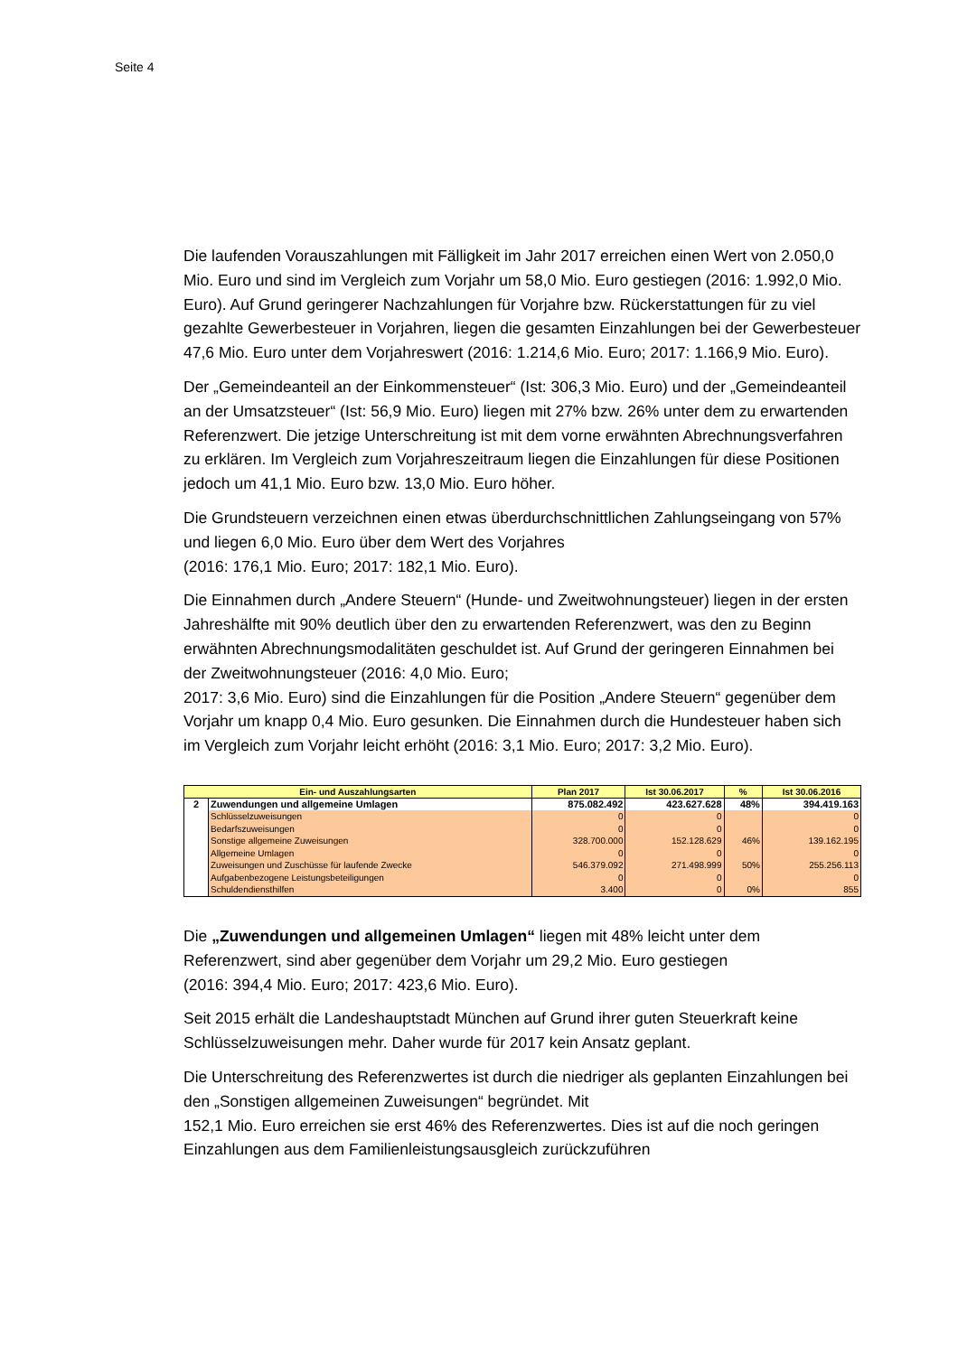Seite 4
Die laufenden Vorauszahlungen mit Fälligkeit im Jahr 2017 erreichen einen Wert von 2.050,0 Mio. Euro und sind im Vergleich zum Vorjahr um 58,0 Mio. Euro gestiegen (2016: 1.992,0 Mio. Euro). Auf Grund geringerer Nachzahlungen für Vorjahre bzw. Rückerstattungen für zu viel gezahlte Gewerbesteuer in Vorjahren, liegen die gesamten Einzahlungen bei der Gewerbesteuer 47,6 Mio. Euro unter dem Vorjahreswert (2016: 1.214,6 Mio. Euro; 2017: 1.166,9 Mio. Euro).
Der „Gemeindeanteil an der Einkommensteuer“ (Ist: 306,3 Mio. Euro) und der „Gemeindeanteil an der Umsatzsteuer“ (Ist: 56,9 Mio. Euro) liegen mit 27% bzw. 26% unter dem zu erwartenden Referenzwert. Die jetzige Unterschreitung ist mit dem vorne erwähnten Abrechnungsverfahren zu erklären. Im Vergleich zum Vorjahreszeitraum liegen die Einzahlungen für diese Positionen jedoch um 41,1 Mio. Euro bzw. 13,0 Mio. Euro höher.
Die Grundsteuern verzeichnen einen etwas überdurchschnittlichen Zahlungseingang von 57% und liegen 6,0 Mio. Euro über dem Wert des Vorjahres
(2016: 176,1 Mio. Euro; 2017: 182,1 Mio. Euro).
Die Einnahmen durch „Andere Steuern“ (Hunde- und Zweitwohnungsteuer) liegen in der ersten Jahreshälfte mit 90% deutlich über den zu erwartenden Referenzwert, was den zu Beginn erwähnten Abrechnungsmodalitäten geschuldet ist. Auf Grund der geringeren Einnahmen bei der Zweitwohnungsteuer (2016: 4,0 Mio. Euro;
2017: 3,6 Mio. Euro) sind die Einzahlungen für die Position „Andere Steuern“ gegenüber dem Vorjahr um knapp 0,4 Mio. Euro gesunken. Die Einnahmen durch die Hundesteuer haben sich im Vergleich zum Vorjahr leicht erhöht (2016: 3,1 Mio. Euro; 2017: 3,2 Mio. Euro).
| Ein- und Auszahlungsarten | | Plan 2017 | Ist 30.06.2017 | % | Ist 30.06.2016 |
| --- | --- | --- | --- | --- | --- |
| 2 | Zuwendungen und allgemeine Umlagen | 875.082.492 | 423.627.628 | 48% | 394.419.163 |
| | Schlüsselzuweisungen | 0 | 0 | | 0 |
| | Bedarfszuweisungen | 0 | 0 | | 0 |
| | Sonstige allgemeine Zuweisungen | 328.700.000 | 152.128.629 | 46% | 139.162.195 |
| | Allgemeine Umlagen | 0 | 0 | | 0 |
| | Zuweisungen und Zuschüsse für laufende Zwecke | 546.379.092 | 271.498.999 | 50% | 255.256.113 |
| | Aufgabenbezogene Leistungsbeteiligungen | 0 | 0 | | 0 |
| | Schuldendiensthilfen | 3.400 | 0 | 0% | 855 |
Die „Zuwendungen und allgemeinen Umlagen“ liegen mit 48% leicht unter dem Referenzwert, sind aber gegenüber dem Vorjahr um 29,2 Mio. Euro gestiegen
(2016: 394,4 Mio. Euro; 2017: 423,6 Mio. Euro).
Seit 2015 erhält die Landeshauptstadt München auf Grund ihrer guten Steuerkraft keine Schlüsselzuweisungen mehr. Daher wurde für 2017 kein Ansatz geplant.
Die Unterschreitung des Referenzwertes ist durch die niedriger als geplanten Einzahlungen bei den „Sonstigen allgemeinen Zuweisungen“ begründet. Mit
152,1 Mio. Euro erreichen sie erst 46% des Referenzwertes. Dies ist auf die noch geringen Einzahlungen aus dem Familienleistungsausgleich zurückzuführen